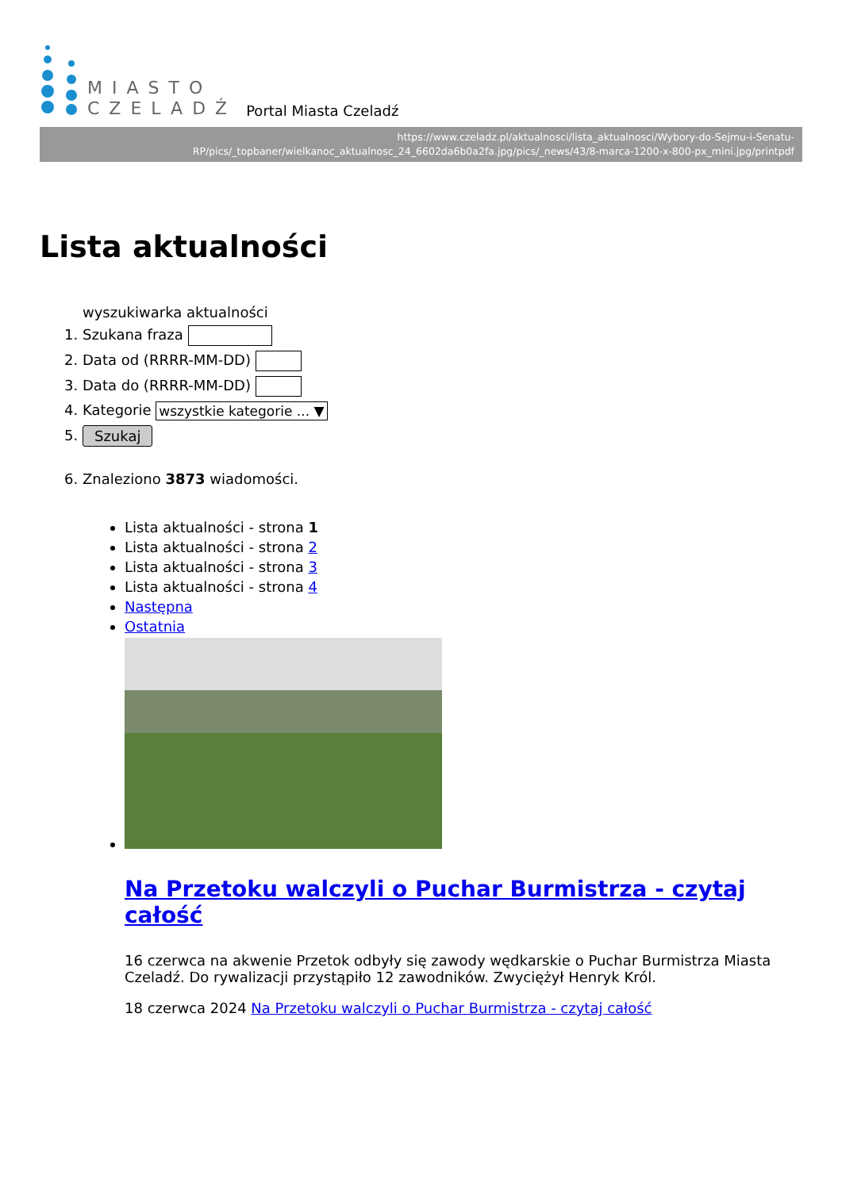MIASTO
CZELADŹ
Portal Miasta Czeladź
https://www.czeladz.pl/aktualnosci/lista_aktualnosci/Wybory-do-Sejmu-i-Senatu-RP/pics/_topbaner/wielkanoc_aktualnosc_24_6602da6b0a2fa.jpg/pics/_news/43/8-marca-1200-x-800-px_mini.jpg/printpdf
Lista aktualności
wyszukiwarka aktualności
1. Szukana fraza
2. Data od (RRRR-MM-DD)
3. Data do (RRRR-MM-DD)
4. Kategorie wszystkie kategorie ... ▼
5. Szukaj
6. Znaleziono 3873 wiadomości.
Lista aktualności - strona 1
Lista aktualności - strona 2
Lista aktualności - strona 3
Lista aktualności - strona 4
Następna
Ostatnia
Na Przetoku walczyli o Puchar Burmistrza - czytaj całość
16 czerwca na akwenie Przetok odbyły się zawody wędkarskie o Puchar Burmistrza Miasta Czeladź. Do rywalizacji przystąpiło 12 zawodników. Zwyciężył Henryk Król.
18 czerwca 2024 Na Przetoku walczyli o Puchar Burmistrza - czytaj całość